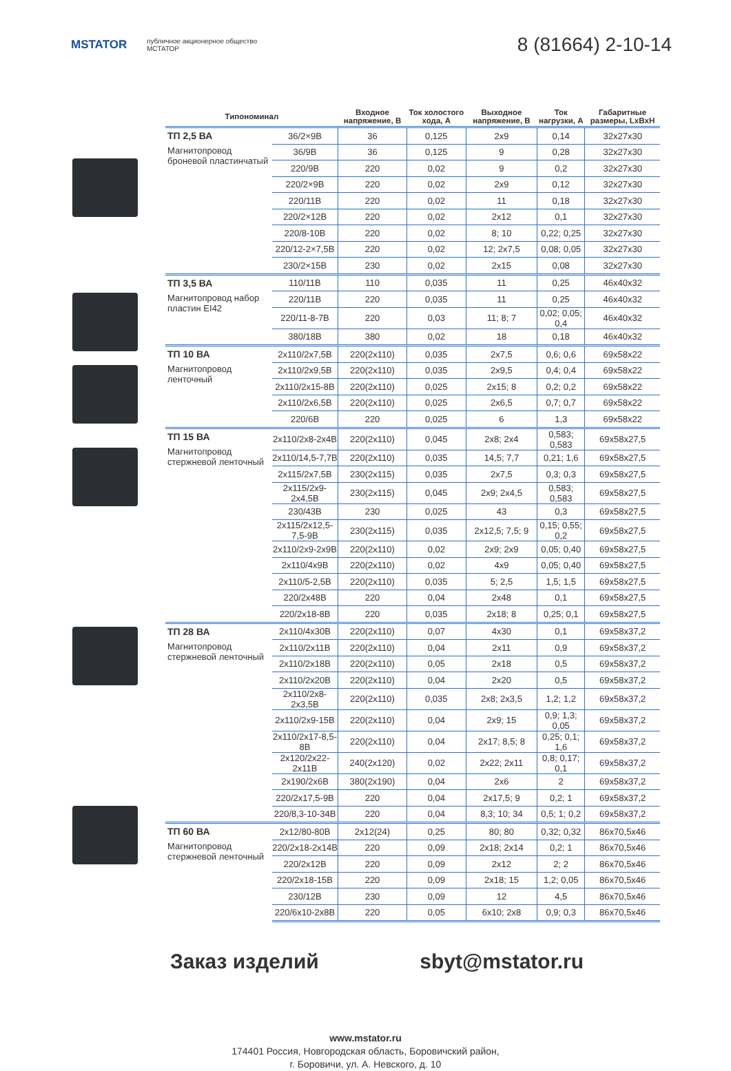MSTATOR
публичное акционерное общество
МСТАТОР
8 (81664) 2-10-14
| Типономинал | | Входное напряжение, В | Ток холостого хода, А | Выходное напряжение, В | Ток нагрузки, А | Габаритные размеры, LxBxH |
| --- | --- | --- | --- | --- | --- | --- |
| ТП 2,5 ВА Магнитопровод броневой пластинчатый | 36/2×9В | 36 | 0,125 | 2x9 | 0,14 | 32x27x30 |
| | 36/9В | 36 | 0,125 | 9 | 0,28 | 32x27x30 |
| | 220/9В | 220 | 0,02 | 9 | 0,2 | 32x27x30 |
| | 220/2×9В | 220 | 0,02 | 2x9 | 0,12 | 32x27x30 |
| | 220/11В | 220 | 0,02 | 11 | 0,18 | 32x27x30 |
| | 220/2×12В | 220 | 0,02 | 2x12 | 0,1 | 32x27x30 |
| | 220/8-10В | 220 | 0,02 | 8; 10 | 0,22; 0,25 | 32x27x30 |
| | 220/12-2×7,5В | 220 | 0,02 | 12; 2x7,5 | 0,08; 0,05 | 32x27x30 |
| | 230/2×15В | 230 | 0,02 | 2x15 | 0,08 | 32x27x30 |
| ТП 3,5 ВА Магнитопровод набор пластин EI42 | 110/11В | 110 | 0,035 | 11 | 0,25 | 46x40x32 |
| | 220/11В | 220 | 0,035 | 11 | 0,25 | 46x40x32 |
| | 220/11-8-7В | 220 | 0,03 | 11; 8; 7 | 0,02; 0,05; 0,4 | 46x40x32 |
| | 380/18В | 380 | 0,02 | 18 | 0,18 | 46x40x32 |
| ТП 10 ВА Магнитопровод ленточный | 2x110/2x7,5В | 220(2x110) | 0,035 | 2x7,5 | 0,6; 0,6 | 69x58x22 |
| | 2x110/2x9,5В | 220(2x110) | 0,035 | 2x9,5 | 0,4; 0,4 | 69x58x22 |
| | 2x110/2x15-8В | 220(2x110) | 0,025 | 2x15; 8 | 0,2; 0,2 | 69x58x22 |
| | 2x110/2x6,5В | 220(2x110) | 0,025 | 2x6,5 | 0,7; 0,7 | 69x58x22 |
| | 220/6В | 220 | 0,025 | 6 | 1,3 | 69x58x22 |
| ТП 15 ВА Магнитопровод стержневой ленточный | 2x110/2x8-2x4В | 220(2x110) | 0,045 | 2x8; 2x4 | 0,583; 0,583 | 69x58x27,5 |
| | 2x110/14,5-7,7В | 220(2x110) | 0,035 | 14,5; 7,7 | 0,21; 1,6 | 69x58x27,5 |
| | 2x115/2x7,5В | 230(2x115) | 0,035 | 2x7,5 | 0,3; 0,3 | 69x58x27,5 |
| | 2x115/2x9-2x4,5В | 230(2x115) | 0,045 | 2x9; 2x4,5 | 0,583; 0,583 | 69x58x27,5 |
| | 230/43В | 230 | 0,025 | 43 | 0,3 | 69x58x27,5 |
| | 2x115/2x12,5-7,5-9В | 230(2x115) | 0,035 | 2x12,5; 7,5; 9 | 0,15; 0,55; 0,2 | 69x58x27,5 |
| | 2x110/2x9-2x9В | 220(2x110) | 0,02 | 2x9; 2x9 | 0,05; 0,40 | 69x58x27,5 |
| | 2x110/4x9В | 220(2x110) | 0,02 | 4x9 | 0,05; 0,40 | 69x58x27,5 |
| | 2x110/5-2,5В | 220(2x110) | 0,035 | 5; 2,5 | 1,5; 1,5 | 69x58x27,5 |
| | 220/2x48В | 220 | 0,04 | 2x48 | 0,1 | 69x58x27,5 |
| | 220/2x18-8В | 220 | 0,035 | 2x18; 8 | 0,25; 0,1 | 69x58x27,5 |
| ТП 28 ВА Магнитопровод стержневой ленточный | 2x110/4x30В | 220(2x110) | 0,07 | 4x30 | 0,1 | 69x58x37,2 |
| | 2x110/2x11В | 220(2x110) | 0,04 | 2x11 | 0,9 | 69x58x37,2 |
| | 2x110/2x18В | 220(2x110) | 0,05 | 2x18 | 0,5 | 69x58x37,2 |
| | 2x110/2x20В | 220(2x110) | 0,04 | 2x20 | 0,5 | 69x58x37,2 |
| | 2x110/2x8-2x3,5В | 220(2x110) | 0,035 | 2x8; 2x3,5 | 1,2; 1,2 | 69x58x37,2 |
| | 2x110/2x9-15В | 220(2x110) | 0,04 | 2x9; 15 | 0,9; 1,3; 0,05 | 69x58x37,2 |
| | 2x110/2x17-8,5-8В | 220(2x110) | 0,04 | 2x17; 8,5; 8 | 0,25; 0,1; 1,6 | 69x58x37,2 |
| | 2x120/2x22-2x11В | 240(2x120) | 0,02 | 2x22; 2x11 | 0,8; 0,17; 0,1 | 69x58x37,2 |
| | 2x190/2x6В | 380(2x190) | 0,04 | 2x6 | 2 | 69x58x37,2 |
| | 220/2x17,5-9В | 220 | 0,04 | 2x17,5; 9 | 0,2; 1 | 69x58x37,2 |
| | 220/8,3-10-34В | 220 | 0,04 | 8,3; 10; 34 | 0,5; 1; 0,2 | 69x58x37,2 |
| ТП 60 ВА Магнитопровод стержневой ленточный | 2x12/80-80В | 2x12(24) | 0,25 | 80; 80 | 0,32; 0,32 | 86x70,5x46 |
| | 220/2x18-2x14В | 220 | 0,09 | 2x18; 2x14 | 0,2; 1 | 86x70,5x46 |
| | 220/2x12В | 220 | 0,09 | 2x12 | 2; 2 | 86x70,5x46 |
| | 220/2x18-15В | 220 | 0,09 | 2x18; 15 | 1,2; 0,05 | 86x70,5x46 |
| | 230/12В | 230 | 0,09 | 12 | 4,5 | 86x70,5x46 |
| | 220/6x10-2x8В | 220 | 0,05 | 6x10; 2x8 | 0,9; 0,3 | 86x70,5x46 |
Заказ изделий sbyt@mstator.ru
www.mstator.ru
174401 Россия, Новгородская область, Боровичский район,
г. Боровичи, ул. А. Невского, д. 10